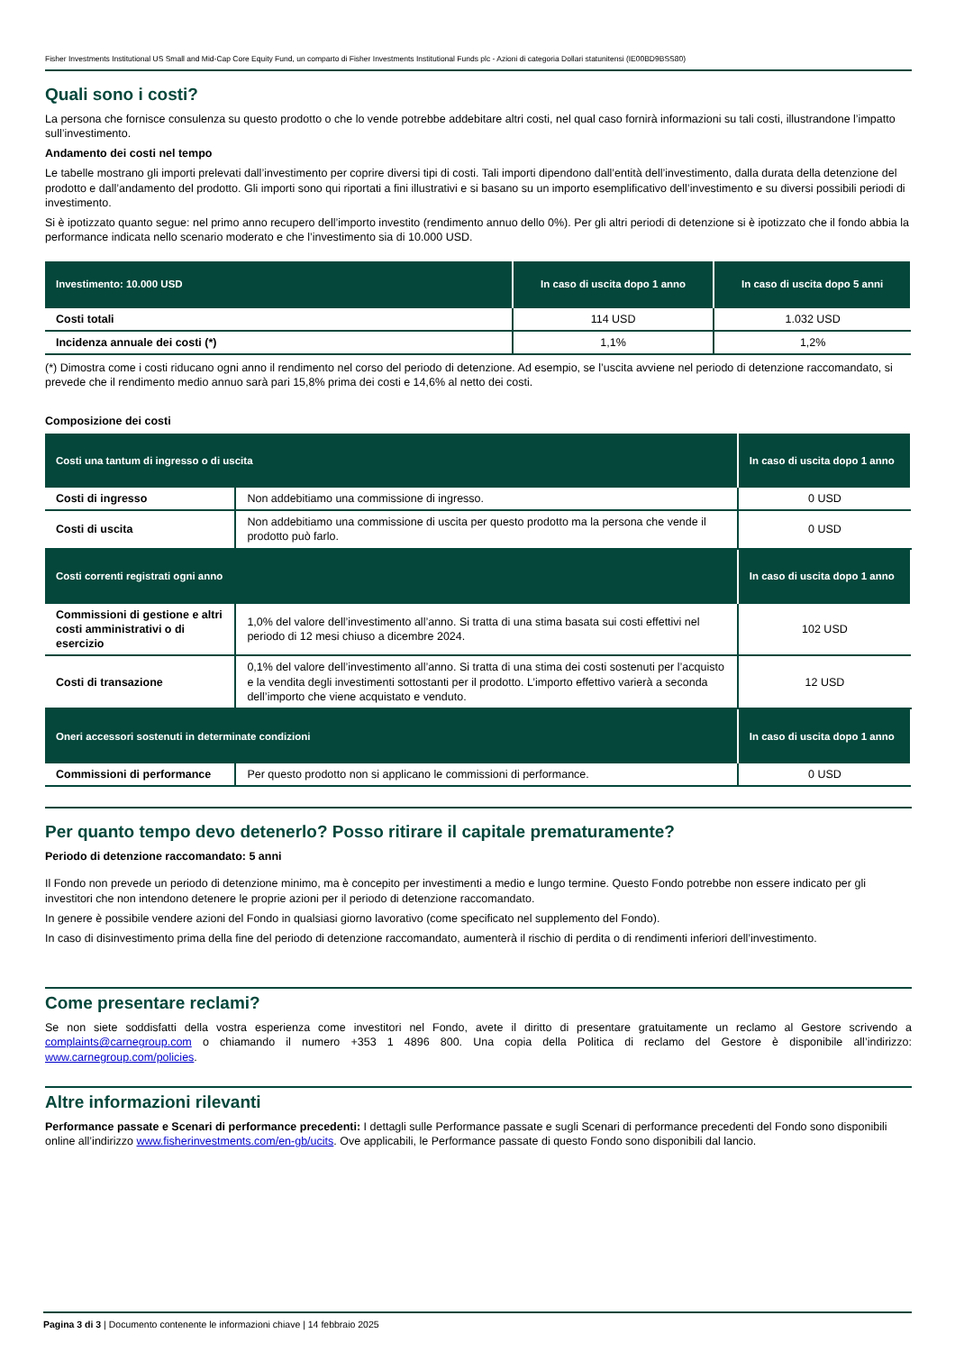Fisher Investments Institutional US Small and Mid-Cap Core Equity Fund, un comparto di Fisher Investments Institutional Funds plc - Azioni di categoria Dollari statunitensi (IE00BD9BSS80)
Quali sono i costi?
La persona che fornisce consulenza su questo prodotto o che lo vende potrebbe addebitare altri costi, nel qual caso fornirà informazioni su tali costi, illustrandone l’impatto sull’investimento.
Andamento dei costi nel tempo
Le tabelle mostrano gli importi prelevati dall’investimento per coprire diversi tipi di costi. Tali importi dipendono dall’entità dell’investimento, dalla durata della detenzione del prodotto e dall’andamento del prodotto. Gli importi sono qui riportati a fini illustrativi e si basano su un importo esemplificativo dell’investimento e su diversi possibili periodi di investimento.
Si è ipotizzato quanto segue: nel primo anno recupero dell’importo investito (rendimento annuo dello 0%). Per gli altri periodi di detenzione si è ipotizzato che il fondo abbia la performance indicata nello scenario moderato e che l’investimento sia di 10.000 USD.
| Investimento: 10.000 USD | In caso di uscita dopo 1 anno | In caso di uscita dopo 5 anni |
| --- | --- | --- |
| Costi totali | 114 USD | 1.032 USD |
| Incidenza annuale dei costi (*) | 1,1% | 1,2% |
(*) Dimostra come i costi riducano ogni anno il rendimento nel corso del periodo di detenzione. Ad esempio, se l’uscita avviene nel periodo di detenzione raccomandato, si prevede che il rendimento medio annuo sarà pari 15,8% prima dei costi e 14,6% al netto dei costi.
Composizione dei costi
| Costi una tantum di ingresso o di uscita | | In caso di uscita dopo 1 anno |
| --- | --- | --- |
| Costi di ingresso | Non addebitiamo una commissione di ingresso. | 0 USD |
| Costi di uscita | Non addebitiamo una commissione di uscita per questo prodotto ma la persona che vende il prodotto può farlo. | 0 USD |
| Costi correnti registrati ogni anno | | In caso di uscita dopo 1 anno |
| Commissioni di gestione e altri costi amministrativi o di esercizio | 1,0% del valore dell’investimento all’anno. Si tratta di una stima basata sui costi effettivi nel periodo di 12 mesi chiuso a dicembre 2024. | 102 USD |
| Costi di transazione | 0,1% del valore dell’investimento all’anno. Si tratta di una stima dei costi sostenuti per l’acquisto e la vendita degli investimenti sottostanti per il prodotto. L’importo effettivo varierà a seconda dell’importo che viene acquistato e venduto. | 12 USD |
| Oneri accessori sostenuti in determinate condizioni | | In caso di uscita dopo 1 anno |
| Commissioni di performance | Per questo prodotto non si applicano le commissioni di performance. | 0 USD |
Per quanto tempo devo detenerlo? Posso ritirare il capitale prematuramente?
Periodo di detenzione raccomandato: 5 anni
Il Fondo non prevede un periodo di detenzione minimo, ma è concepito per investimenti a medio e lungo termine. Questo Fondo potrebbe non essere indicato per gli investitori che non intendono detenere le proprie azioni per il periodo di detenzione raccomandato.
In genere è possibile vendere azioni del Fondo in qualsiasi giorno lavorativo (come specificato nel supplemento del Fondo).
In caso di disinvestimento prima della fine del periodo di detenzione raccomandato, aumenterà il rischio di perdita o di rendimenti inferiori dell’investimento.
Come presentare reclami?
Se non siete soddisfatti della vostra esperienza come investitori nel Fondo, avete il diritto di presentare gratuitamente un reclamo al Gestore scrivendo a complaints@carnegroup.com o chiamando il numero +353 1 4896 800. Una copia della Politica di reclamo del Gestore è disponibile all’indirizzo: www.carnegroup.com/policies.
Altre informazioni rilevanti
Performance passate e Scenari di performance precedenti: I dettagli sulle Performance passate e sugli Scenari di performance precedenti del Fondo sono disponibili online all’indirizzo www.fisherinvestments.com/en-gb/ucits. Ove applicabili, le Performance passate di questo Fondo sono disponibili dal lancio.
Pagina 3 di 3 | Documento contenente le informazioni chiave | 14 febbraio 2025